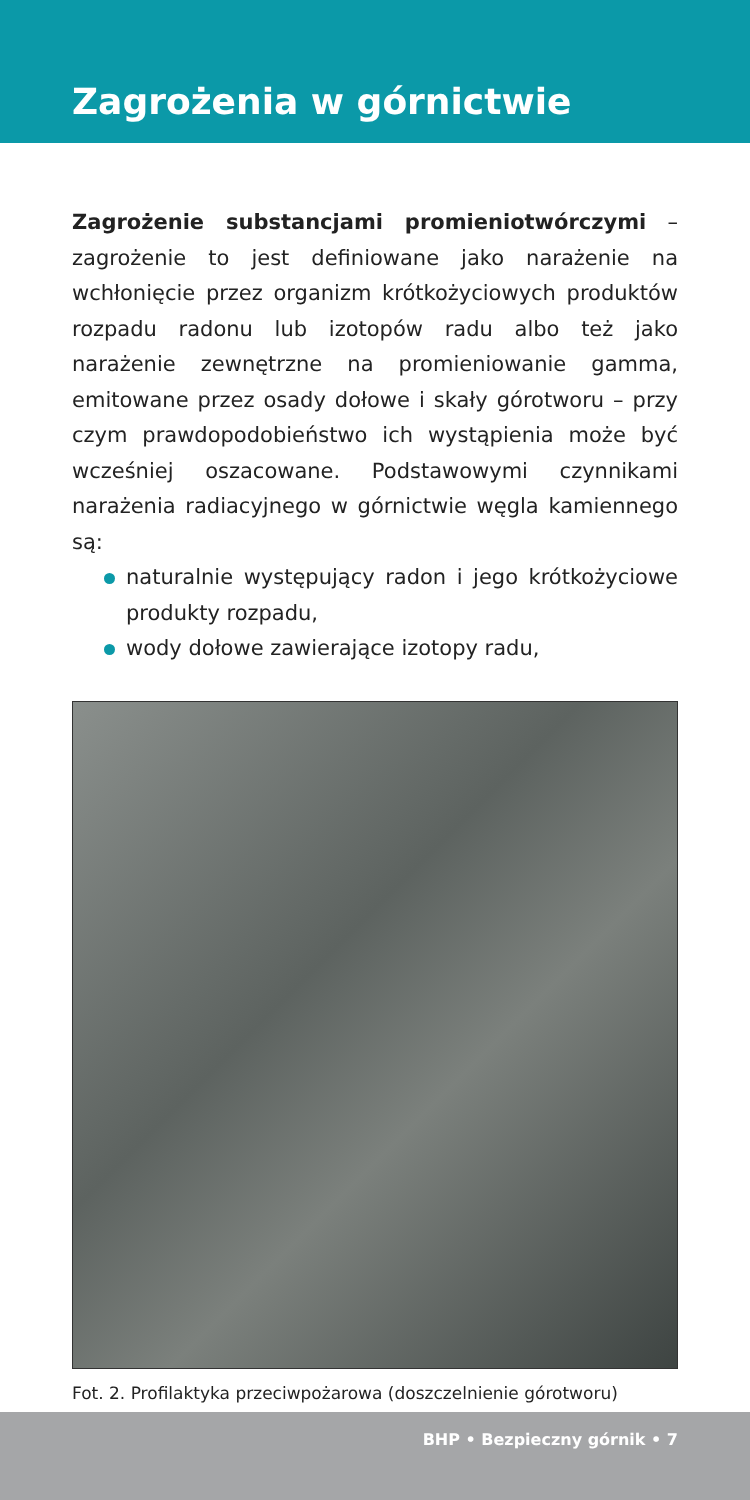Zagrożenia w górnictwie
Zagrożenie substancjami promieniotwórczymi – zagrożenie to jest definiowane jako narażenie na wchłonięcie przez organizm krótkożyciowych produktów rozpadu radonu lub izotopów radu albo też jako narażenie zewnętrzne na promieniowanie gamma, emitowane przez osady dołowe i skały górotworu – przy czym prawdopodobieństwo ich wystąpienia może być wcześniej oszacowane. Podstawowymi czynnikami narażenia radiacyjnego w górnictwie węgla kamiennego są:
naturalnie występujący radon i jego krótkożyciowe produkty rozpadu,
wody dołowe zawierające izotopy radu,
Fot. 2. Profilaktyka przeciwpożarowa (doszczelnienie górotworu)
BHP • Bezpieczny górnik • 7